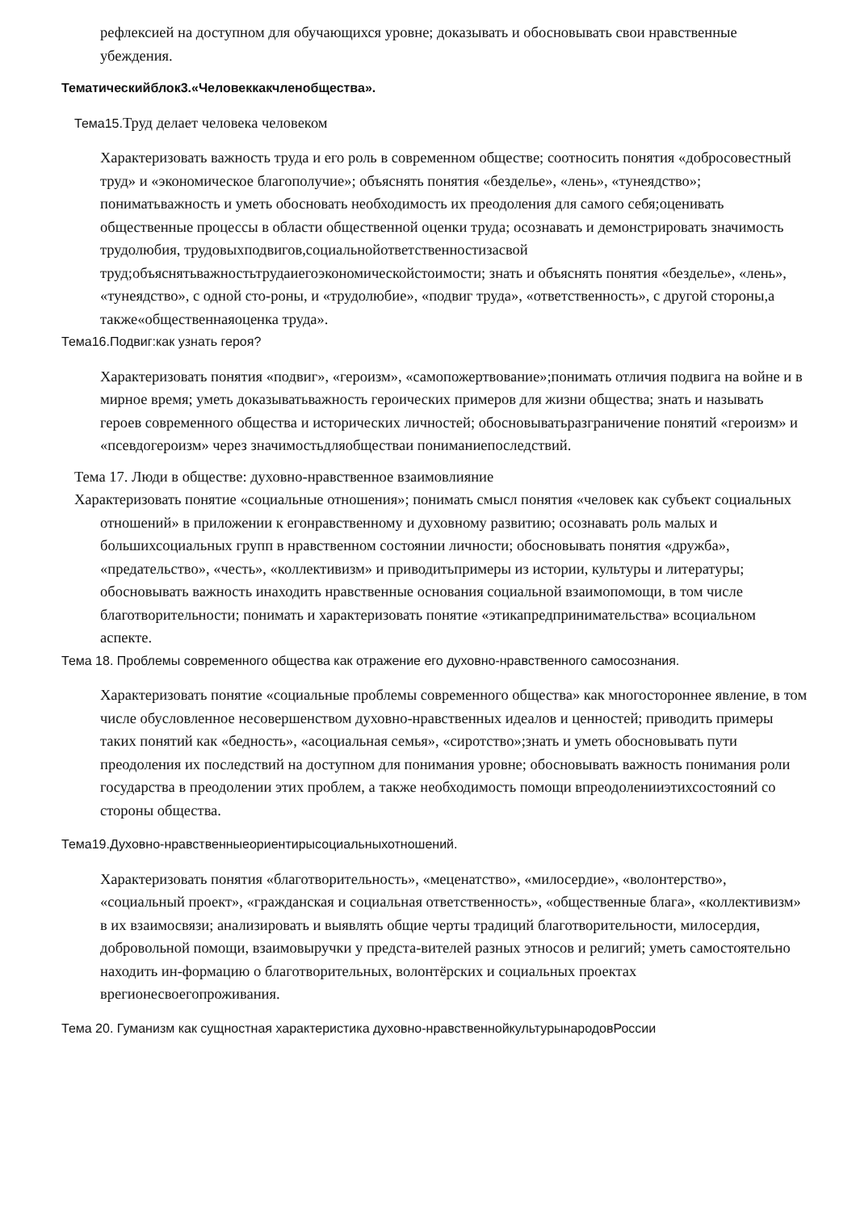рефлексией на доступном для обучающихся уровне; доказывать и обосновывать свои нравственные убеждения.
Тематическийблок3.«Человеккакчленобщества».
Тема15. Труд делает человека человеком
Характеризовать важность труда и его роль в современном обществе; соотносить понятия «добросовестный труд» и «экономическое благополучие»; объяснять понятия «безделье», «лень», «тунеядство»; пониматьважность и уметь обосновать необходимость их преодоления для самого себя;оценивать общественные процессы в области общественной оценки труда; осознавать и демонстрировать значимость трудолюбия, трудовыхподвигов,социальнойответственностизасвой труд;объяснятьважностьтрудаиегоэкономическойстоимости; знать и объяснять понятия «безделье», «лень», «тунеядство», с одной сто-роны, и «трудолюбие», «подвиг труда», «ответственность», с другой стороны,а также«общественнаяоценка труда».
Тема16.Подвиг:как узнать героя?
Характеризовать понятия «подвиг», «героизм», «самопожертвование»;понимать отличия подвига на войне и в мирное время; уметь доказыватьважность героических примеров для жизни общества; знать и называть героев современного общества и исторических личностей; обосновыватьразграничение понятий «героизм» и «псевдогероизм» через значимостьдляобществаи пониманиепоследствий.
Тема 17. Люди в обществе: духовно-нравственное взаимовлияние
Характеризовать понятие «социальные отношения»; понимать смысл понятия «человек как субъект социальных отношений» в приложении к егонравственному и духовному развитию; осознавать роль малых и большихсоциальных групп в нравственном состоянии личности; обосновывать понятия «дружба», «предательство», «честь», «коллективизм» и приводитьпримеры из истории, культуры и литературы; обосновывать важность инаходить нравственные основания социальной взаимопомощи, в том числе благотворительности; понимать и характеризовать понятие «этикапредпринимательства» всоциальном аспекте.
Тема 18. Проблемы современного общества как отражение его духовно-нравственного самосознания.
Характеризовать понятие «социальные проблемы современного общества» как многостороннее явление, в том числе обусловленное несовершенством духовно-нравственных идеалов и ценностей; приводить примеры таких понятий как «бедность», «асоциальная семья», «сиротство»;знать и уметь обосновывать пути преодоления их последствий на доступном для понимания уровне; обосновывать важность понимания роли государства в преодолении этих проблем, а также необходимость помощи впреодоленииэтихсостояний со стороны общества.
Тема19.Духовно-нравственныеориентирысоциальныхотношений.
Характеризовать понятия «благотворительность», «меценатство», «милосердие», «волонтерство», «социальный проект», «гражданская и социальная ответственность», «общественные блага», «коллективизм» в их взаимосвязи; анализировать и выявлять общие черты традиций благотворительности, милосердия, добровольной помощи, взаимовыручки у предста-вителей разных этносов и религий; уметь самостоятельно находить ин-формацию о благотворительных, волонтёрских и социальных проектах врегионесвоегопроживания.
Тема 20. Гуманизм как сущностная характеристика духовно-нравственнойкультурынародовРоссии